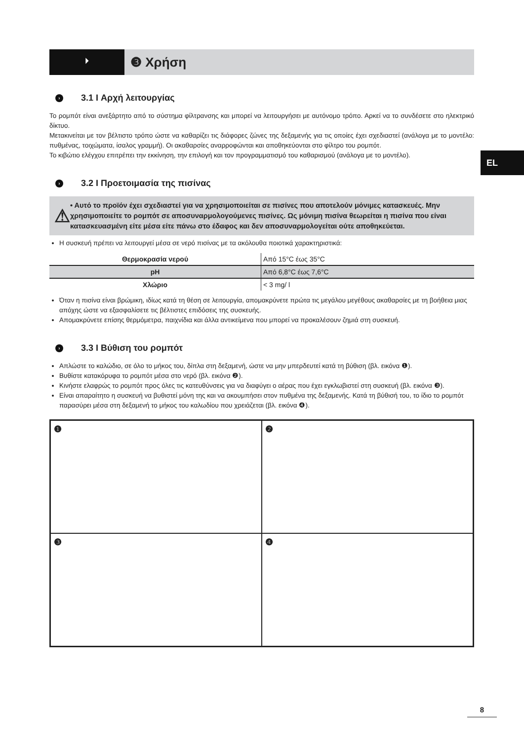EL
⏵
❸ Χρήση
› 3.1 I Αρχή λειτουργίας
Το ρομπότ είναι ανεξάρτητο από το σύστημα φίλτρανσης και μπορεί να λειτουργήσει με αυτόνομο τρόπο. Αρκεί να το συνδέσετε στο ηλεκτρικό δίκτυο.
Μετακινείται με τον βέλτιστο τρόπο ώστε να καθαρίζει τις διάφορες ζώνες της δεξαμενής για τις οποίες έχει σχεδιαστεί (ανάλογα με το μοντέλο: πυθμένας, τοιχώματα, ίσαλος γραμμή). Οι ακαθαρσίες αναρροφώνται και αποθηκεύονται στο φίλτρο του ρομπότ.
Το κιβώτιο ελέγχου επιτρέπει την εκκίνηση, την επιλογή και τον προγραμματισμό του καθαρισμού (ανάλογα με το μοντέλο).
› 3.2 I Προετοιμασία της πισίνας
⚠
• Αυτό το προϊόν έχει σχεδιαστεί για να χρησιμοποιείται σε πισίνες που αποτελούν μόνιμες κατασκευές. Μην χρησιμοποιείτε το ρομπότ σε αποσυναρμολογούμενες πισίνες. Ως μόνιμη πισίνα θεωρείται η πισίνα που είναι κατασκευασμένη είτε μέσα είτε πάνω στο έδαφος και δεν αποσυναρμολογείται ούτε αποθηκεύεται.
Η συσκευή πρέπει να λειτουργεί μέσα σε νερό πισίνας με τα ακόλουθα ποιοτικά χαρακτηριστικά:
| Θερμοκρασία νερού | Από 15°C έως 35°C |
| pH | Από 6,8°C έως 7,6°C |
| Χλώριο | < 3 mg/ l |
Όταν η πισίνα είναι βρώμικη, ιδίως κατά τη θέση σε λειτουργία, απομακρύνετε πρώτα τις μεγάλου μεγέθους ακαθαρσίες με τη βοήθεια μιας απόχης ώστε να εξασφαλίσετε τις βέλτιστες επιδόσεις της συσκευής.
Απομακρύνετε επίσης θερμόμετρα, παιχνίδια και άλλα αντικείμενα που μπορεί να προκαλέσουν ζημιά στη συσκευή.
› 3.3 I Βύθιση του ρομπότ
Απλώστε το καλώδιο, σε όλο το μήκος του, δίπλα στη δεξαμενή, ώστε να μην μπερδευτεί κατά τη βύθιση (βλ. εικόνα ❶).
Βυθίστε κατακόρυφα το ρομπότ μέσα στο νερό (βλ. εικόνα ❷).
Κινήστε ελαφρώς το ρομπότ προς όλες τις κατευθύνσεις για να διαφύγει ο αέρας που έχει εγκλωβιστεί στη συσκευή (βλ. εικόνα ❸).
Είναι απαραίτητο η συσκευή να βυθιστεί μόνη της και να ακουμπήσει στον πυθμένα της δεξαμενής. Κατά τη βύθισή του, το ίδιο το ρομπότ παρασύρει μέσα στη δεξαμενή το μήκος του καλωδίου που χρειάζεται (βλ. εικόνα ❹).
❶
❷
❸
❹
8